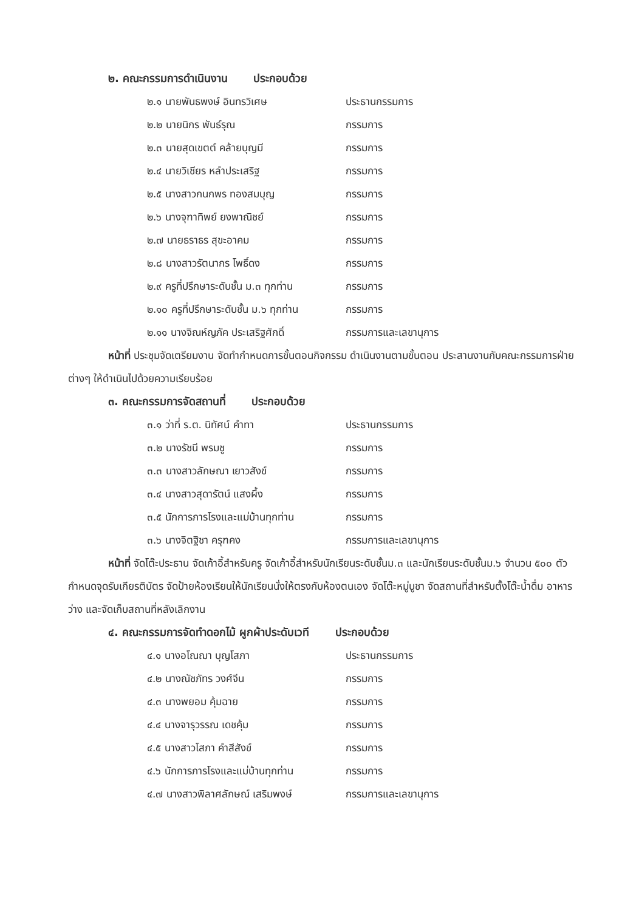๒. คณะกรรมการดำเนินงาน ประกอบด้วย
๒.๑ นายพันธพงษ์ อินทรวิเศษ ประธานกรรมการ
๒.๒ นายนิกร พันธ์รุณ กรรมการ
๒.๓ นายสุดเขตต์ คล้ายบุญมี กรรมการ
๒.๔ นายวิเชียร หลำประเสริฐ กรรมการ
๒.๕ นางสาวกนกพร ทองสมบุญ กรรมการ
๒.๖ นางจุฑาทิพย์ ยงพาณิชย์ กรรมการ
๒.๗ นายธราธร สุขะอาคม กรรมการ
๒.๘ นางสาวรัตนากร โพธิ์ดง กรรมการ
๒.๙ ครูที่ปรึกษาระดับชั้น ม.๓ ทุกท่าน
กรรมการ
๒.๑๐ ครูที่ปรึกษาระดับชั้น ม.๖ ทุกท่าน
กรรมการ
๒.๑๑ นางจิณห์ญภัค ประเสริฐศักดิ์ กรรมการและเลขานุการ
หน้าที่ ประชุมจัดเตรียมงาน จัดทำกำหนดการขั้นตอนกิจกรรม ดำเนินงานตามขั้นตอน ประสานงานกับคณะกรรมการฝ่ายต่างๆ ให้ดำเนินไปด้วยความเรียบร้อย
๓. คณะกรรมการจัดสถานที่ ประกอบด้วย
๓.๑ ว่าที่ ร.ต. นิทัศน์ คำทา ประธานกรรมการ
๓.๒ นางรัชนี พรมชู กรรมการ
๓.๓ นางสาวลักษณา เยาวสังข์ กรรมการ
๓.๔ นางสาวสุดารัตน์ แสงผึ้ง กรรมการ
๓.๕ นักการภารโรงและแม่บ้านทุกท่าน
กรรมการ
๓.๖ นางจิตฐิชา ครุฑคง กรรมการและเลขานุการ
หน้าที่ จัดโต๊ะประธาน จัดเก้าอี้สำหรับครู จัดเก้าอี้สำหรับนักเรียนระดับชั้นม.๓ และนักเรียนระดับชั้นม.๖ จำนวน ๕๐๐ ตัว กำหนดจุดรับเกียรติบัตร จัดป้ายห้องเรียนให้นักเรียนนั่งให้ตรงกับห้องตนเอง จัดโต๊ะหมู่บูชา จัดสถานที่สำหรับตั้งโต๊ะน้ำดื่ม อาหารว่าง และจัดเก็บสถานที่หลังเลิกงาน
๔. คณะกรรมการจัดทำดอกไม้ ผูกผ้าประดับเวที ประกอบด้วย
๔.๑ นางอโณฌา บุญโสภา ประธานกรรมการ
๔.๒ นางณัชภัทร วงศ์จีน กรรมการ
๔.๓ นางพยอม คุ้มฉาย กรรมการ
๔.๔ นางจารุวรรณ เดชคุ้ม กรรมการ
๔.๕ นางสาวโสภา คำสีสังข์ กรรมการ
๔.๖ นักการภารโรงและแม่บ้านทุกท่าน
กรรมการ
๔.๗ นางสาวพิลาศลักษณ์ เสริมพงษ์ กรรมการและเลขานุการ